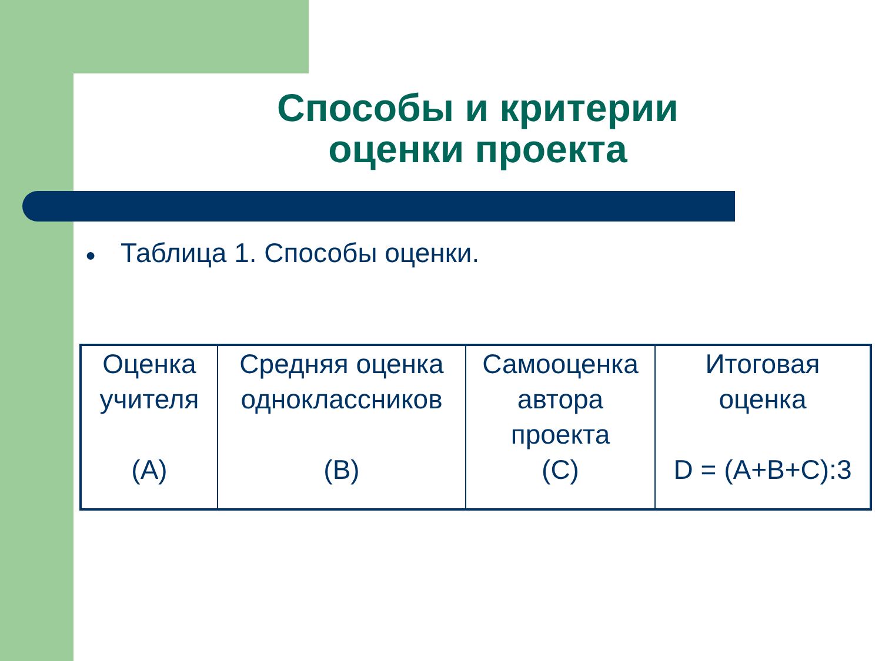Способы и критерии
оценки проекта
● Таблица 1. Способы оценки.
| Оценка учителя (A) | Средняя оценка одноклассников (B) | Самооценка автора проекта (C) | Итоговая оценка D = (A+B+C):3 |